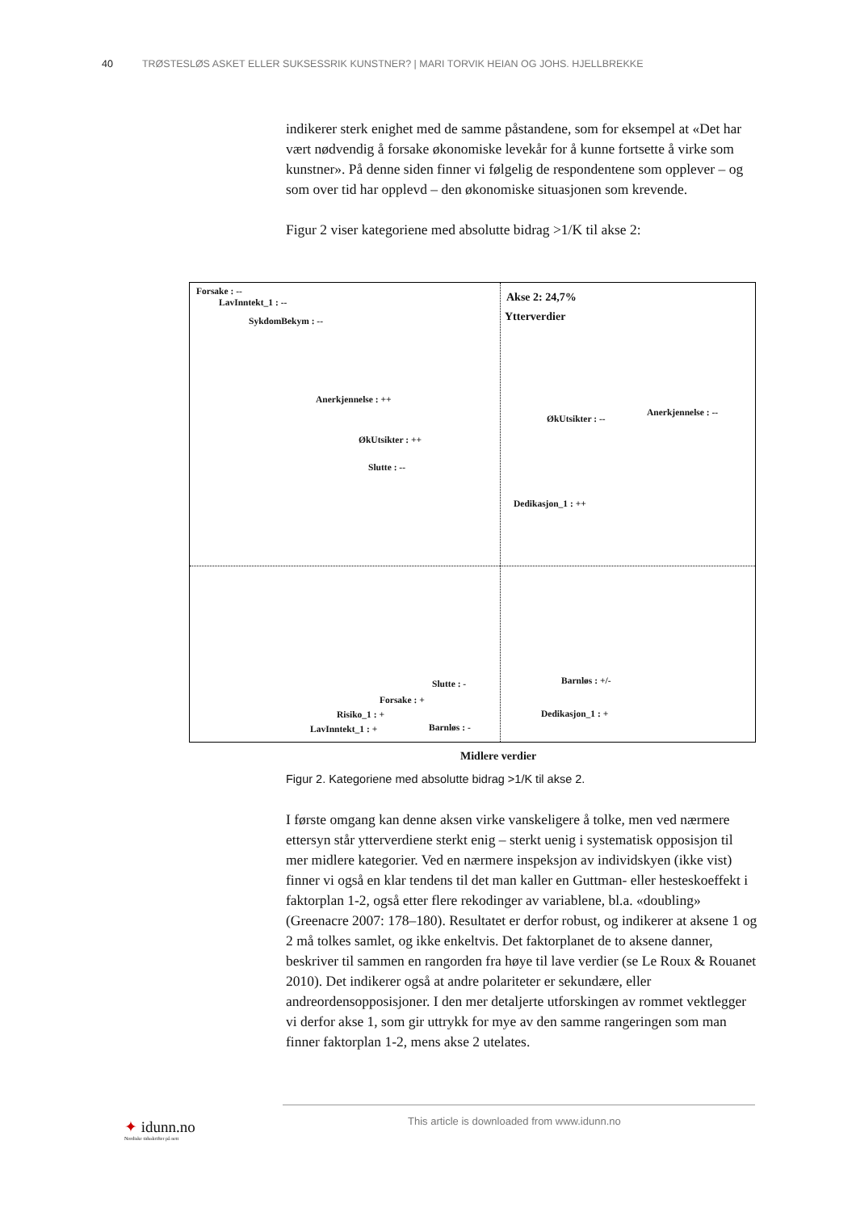40 TRØSTESLØS ASKET ELLER SUKSESSRIK KUNSTNER? | MARI TORVIK HEIAN OG JOHS. HJELLBREKKE
indikerer sterk enighet med de samme påstandene, som for eksempel at «Det har vært nødvendig å forsake økonomiske levekår for å kunne fortsette å virke som kunstner». På denne siden finner vi følgelig de respondentene som opplever – og som over tid har opplevd – den økonomiske situasjonen som krevende.
Figur 2 viser kategoriene med absolutte bidrag >1/K til akse 2:
Forsake : --
LavInntekt_1 : --
SykdomBekym : --
Akse 2: 24,7%
Ytterverdier
Anerkjennelse : ++
ØkUtsikter : --
Anerkjennelse : --
ØkUtsikter : ++
Slutte : --
Dedikasjon_1 : ++
Slutte : - Barnløs : +/-
Forsake : +
Risiko_1 : + Dedikasjon_1 : +
LavInntekt_1 : + Barnløs : -
Midlere verdier
Figur 2. Kategoriene med absolutte bidrag >1/K til akse 2.
I første omgang kan denne aksen virke vanskeligere å tolke, men ved nærmere ettersyn står ytterverdiene sterkt enig – sterkt uenig i systematisk opposisjon til mer midlere kategorier. Ved en nærmere inspeksjon av individskyen (ikke vist) finner vi også en klar tendens til det man kaller en Guttman- eller hesteskoeffekt i faktorplan 1-2, også etter flere rekodinger av variablene, bl.a. «doubling» (Greenacre 2007: 178–180). Resultatet er derfor robust, og indikerer at aksene 1 og 2 må tolkes samlet, og ikke enkeltvis. Det faktorplanet de to aksene danner, beskriver til sammen en rangorden fra høye til lave verdier (se Le Roux & Rouanet 2010). Det indikerer også at andre polariteter er sekundære, eller andreordensopposisjoner. I den mer detaljerte utforskingen av rommet vektlegger vi derfor akse 1, som gir uttrykk for mye av den samme rangeringen som man finner faktorplan 1-2, mens akse 2 utelates.
✦ idunn.no
Nordiske tidsskrifter på nett
This article is downloaded from www.idunn.no